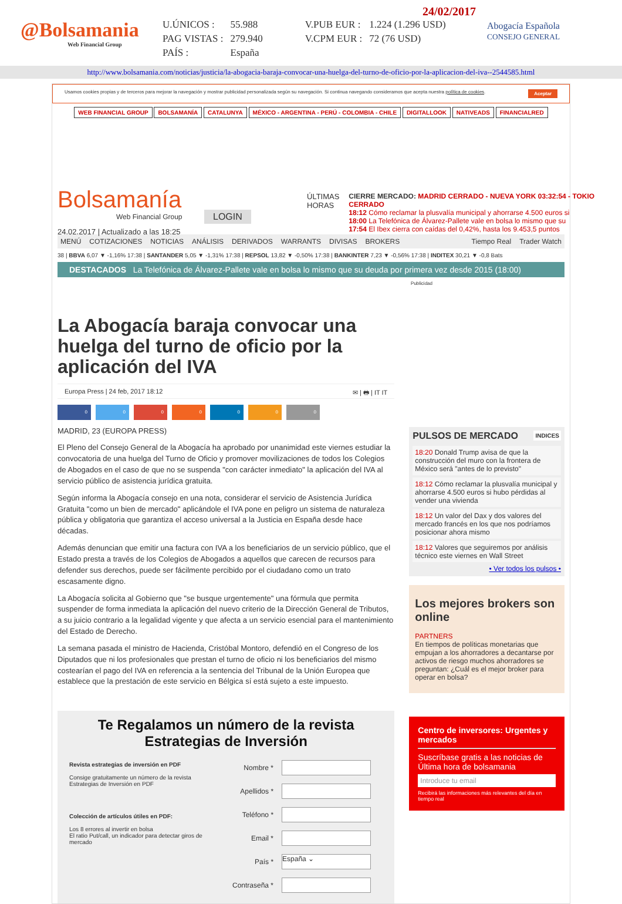@Bolsamania
Web Financial Group
| U.ÚNICOS : | 55.988 | V.PUB EUR : | 1.224 (1.296 USD) |
| PAG VISTAS : | 279.940 | V.CPM EUR : | 72 (76 USD) |
| PAÍS : | España | | |
24/02/2017
Abogacía Española
CONSEJO GENERAL
http://www.bolsamania.com/noticias/justicia/la-abogacia-baraja-convocar-una-huelga-del-turno-de-oficio-por-la-aplicacion-del-iva--2544585.html
Usamos cookies propias y de terceros para mejorar la navegación y mostrar publicidad personalizada según su navegación. Si continua navegando consideramos que acepta nuestra política de cookies. Aceptar
WEB FINANCIAL GROUP BOLSAMANÍA CATALUNYA MÉXICO - ARGENTINA - PERÚ - COLOMBIA - CHILE DIGITALLOOK NATIVEADS FINANCIALRED
Bolsamanía
Web Financial Group
LOGIN
24.02.2017 | Actualizado a las 18:25
ÚLTIMAS HORAS
CIERRE MERCADO: MADRID CERRADO - NUEVA YORK 03:32:54 - TOKIO CERRADO
18:12 Cómo reclamar la plusvalía municipal y ahorrarse 4.500 euros si
18:00 La Telefónica de Álvarez-Pallete vale en bolsa lo mismo que su
17:54 El Ibex cierra con caídas del 0,42%, hasta los 9.453,5 puntos
MENÚ COTIZACIONES NOTICIAS ANÁLISIS DERIVADOS WARRANTS DIVISAS BROKERS Tiempo Real Trader Watch
38 | BBVA 6,07 ▼ -1,16% 17:38 | SANTANDER 5,05 ▼ -1,31% 17:38 | REPSOL 13,82 ▼ -0,50% 17:38 | BANKINTER 7,23 ▼ -0,56% 17:38 | INDITEX 30,21 ▼ -0,8 Bats
DESTACADOS La Telefónica de Álvarez-Pallete vale en bolsa lo mismo que su deuda por primera vez desde 2015 (18:00)
Publicidad
La Abogacía baraja convocar una huelga del turno de oficio por la aplicación del IVA
Europa Press | 24 feb, 2017 18:12 ✉ | 🖶 | IT IT
0000000
MADRID, 23 (EUROPA PRESS)
El Pleno del Consejo General de la Abogacía ha aprobado por unanimidad este viernes estudiar la convocatoria de una huelga del Turno de Oficio y promover movilizaciones de todos los Colegios de Abogados en el caso de que no se suspenda "con carácter inmediato" la aplicación del IVA al servicio público de asistencia jurídica gratuita.
Según informa la Abogacía consejo en una nota, considerar el servicio de Asistencia Jurídica Gratuita "como un bien de mercado" aplicándole el IVA pone en peligro un sistema de naturaleza pública y obligatoria que garantiza el acceso universal a la Justicia en España desde hace décadas.
Además denuncian que emitir una factura con IVA a los beneficiarios de un servicio público, que el Estado presta a través de los Colegios de Abogados a aquellos que carecen de recursos para defender sus derechos, puede ser fácilmente percibido por el ciudadano como un trato escasamente digno.
La Abogacía solicita al Gobierno que "se busque urgentemente" una fórmula que permita suspender de forma inmediata la aplicación del nuevo criterio de la Dirección General de Tributos, a su juicio contrario a la legalidad vigente y que afecta a un servicio esencial para el mantenimiento del Estado de Derecho.
La semana pasada el ministro de Hacienda, Cristóbal Montoro, defendió en el Congreso de los Diputados que ni los profesionales que prestan el turno de oficio ni los beneficiarios del mismo costearían el pago del IVA en referencia a la sentencia del Tribunal de la Unión Europea que establece que la prestación de este servicio en Bélgica sí está sujeto a este impuesto.
Te Regalamos un número de la revista Estrategias de Inversión
Revista estrategias de inversión en PDF
Consige gratuitamente un número de la revista Estrategias de Inversión en PDF
Colección de artículos útiles en PDF:
Los 8 errores al invertir en bolsa
El ratio Put/call, un indicador para detectar giros de mercado
| Nombre * | |
| Apellidos * | |
| Teléfono * | |
| Email * | |
| País * | España ⌄ |
| Contraseña * | |
PULSOS DE MERCADO INDICES
18:20 Donald Trump avisa de que la construcción del muro con la frontera de México será "antes de lo previsto"
18:12 Cómo reclamar la plusvalía municipal y ahorrarse 4.500 euros si hubo pérdidas al vender una vivienda
18:12 Un valor del Dax y dos valores del mercado francés en los que nos podríamos posicionar ahora mismo
18:12 Valores que seguiremos por análisis técnico este viernes en Wall Street
• Ver todos los pulsos •
Los mejores brokers son online
PARTNERS
En tiempos de políticas monetarias que empujan a los ahorradores a decantarse por activos de riesgo muchos ahorradores se preguntan: ¿Cuál es el mejor broker para operar en bolsa?
Centro de inversores: Urgentes y mercados
Suscríbase gratis a las noticias de Última hora de bolsamania
Introduce tu email
Recibirá las informaciones más relevantes del día en tiempo real